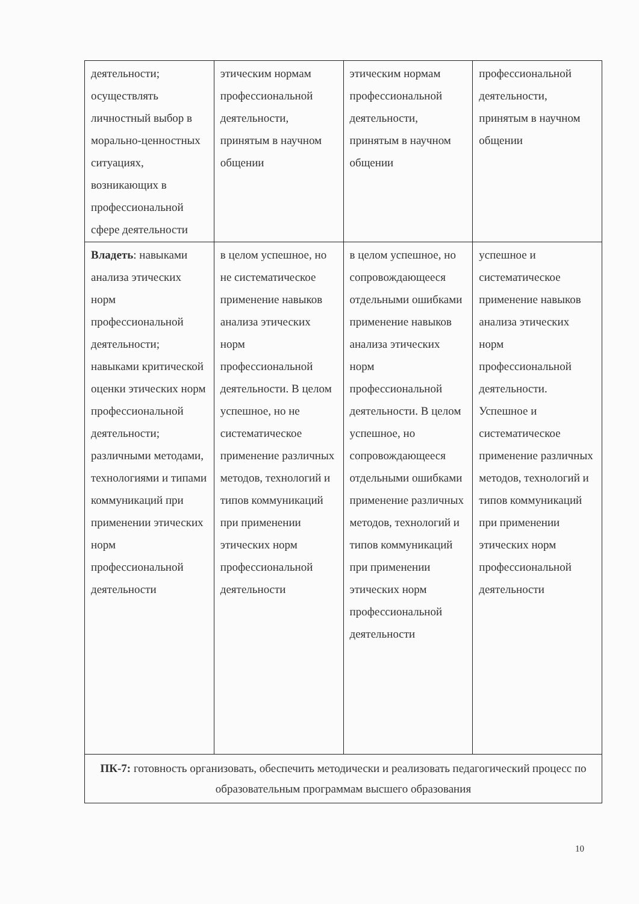| деятельности; осуществлять личностный выбор в морально-ценностных ситуациях, возникающих в профессиональной сфере деятельности | этическим нормам профессиональной деятельности, принятым в научном общении | этическим нормам профессиональной деятельности, принятым в научном общении | профессиональной деятельности, принятым в научном общении |
| Владеть : навыками анализа этических норм профессиональной деятельности; навыками критической оценки этических норм профессиональной деятельности; различными методами, технологиями и типами коммуникаций при применении этических норм профессиональной деятельности | в целом успешное, но не систематическое применение навыков анализа этических норм профессиональной деятельности. В целом успешное, но не систематическое применение различных методов, технологий и типов коммуникаций при применении этических норм профессиональной деятельности | в целом успешное, но сопровождающееся отдельными ошибками применение навыков анализа этических норм профессиональной деятельности. В целом успешное, но сопровождающееся отдельными ошибками применение различных методов, технологий и типов коммуникаций при применении этических норм профессиональной деятельности | успешное и систематическое применение навыков анализа этических норм профессиональной деятельности. Успешное и систематическое применение различных методов, технологий и типов коммуникаций при применении этических норм профессиональной деятельности |
| ПК-7: готовность организовать, обеспечить методически и реализовать педагогический процесс по образовательным программам высшего образования | | | |
10